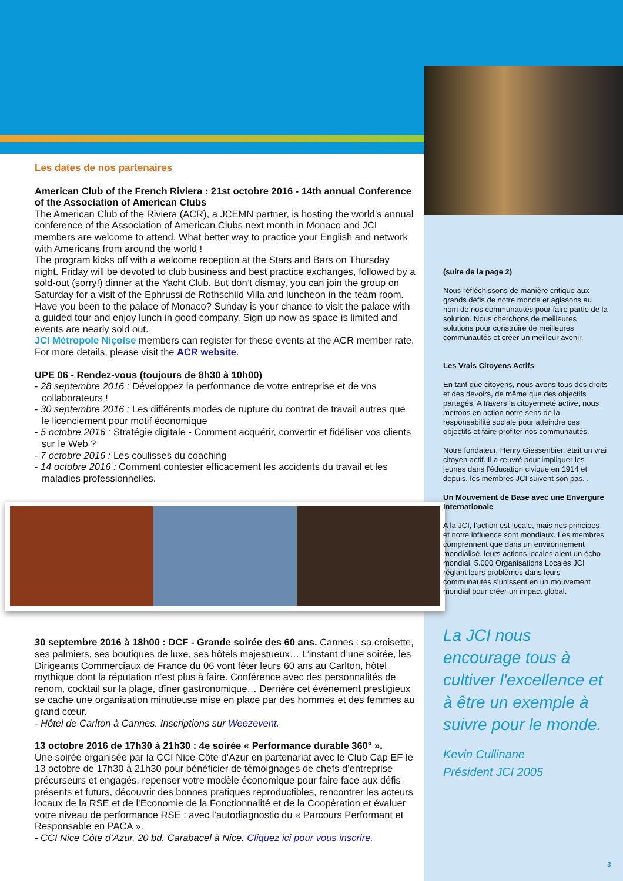Les dates de nos partenaires
American Club of the French Riviera : 21st octobre 2016 - 14th annual Conference of the Association of American Clubs
The American Club of the Riviera (ACR), a JCEMN partner, is hosting the world’s annual conference of the Association of American Clubs next month in Monaco and JCI members are welcome to attend. What better way to practice your English and network with Americans from around the world !
The program kicks off with a welcome reception at the Stars and Bars on Thursday night. Friday will be devoted to club business and best practice exchanges, followed by a sold-out (sorry!) dinner at the Yacht Club. But don’t dismay, you can join the group on Saturday for a visit of the Ephrussi de Rothschild Villa and luncheon in the team room. Have you been to the palace of Monaco? Sunday is your chance to visit the palace with a guided tour and enjoy lunch in good company. Sign up now as space is limited and events are nearly sold out.
JCI Métropole Niçoise members can register for these events at the ACR member rate. For more details, please visit the ACR website.
UPE 06 - Rendez-vous (toujours de 8h30 à 10h00)
- 28 septembre 2016 : Développez la performance de votre entreprise et de vos collaborateurs !
- 30 septembre 2016 : Les différents modes de rupture du contrat de travail autres que le licenciement pour motif économique
- 5 octobre 2016 : Stratégie digitale - Comment acquérir, convertir et fidéliser vos clients sur le Web ?
- 7 octobre 2016 : Les coulisses du coaching
- 14 octobre 2016 : Comment contester efficacement les accidents du travail et les maladies professionnelles.
30 septembre 2016 à 18h00 : DCF - Grande soirée des 60 ans. Cannes : sa croisette, ses palmiers, ses boutiques de luxe, ses hôtels majestueux… L’instant d’une soirée, les Dirigeants Commerciaux de France du 06 vont fêter leurs 60 ans au Carlton, hôtel mythique dont la réputation n’est plus à faire. Conférence avec des personnalités de renom, cocktail sur la plage, dîner gastronomique… Derrière cet événement prestigieux se cache une organisation minutieuse mise en place par des hommes et des femmes au grand cœur.
- Hôtel de Carlton à Cannes. Inscriptions sur Weezevent.
13 octobre 2016 de 17h30 à 21h30 : 4e soirée « Performance durable 360° ».
Une soirée organisée par la CCI Nice Côte d’Azur en partenariat avec le Club Cap EF le 13 octobre de 17h30 à 21h30 pour bénéficier de témoignages de chefs d’entreprise précurseurs et engagés, repenser votre modèle économique pour faire face aux défis présents et futurs, découvrir des bonnes pratiques reproductibles, rencontrer les acteurs locaux de la RSE et de l’Economie de la Fonctionnalité et de la Coopération et évaluer votre niveau de performance RSE : avec l’autodiagnostic du « Parcours Performant et Responsable en PACA ».
- CCI Nice Côte d’Azur, 20 bd. Carabacel à Nice. Cliquez ici pour vous inscrire.
(suite de la page 2)
Nous réfléchissons de manière critique aux grands défis de notre monde et agissons au nom de nos communautés pour faire partie de la solution. Nous cherchons de meilleures solutions pour construire de meilleures communautés et créer un meilleur avenir.
Les Vrais Citoyens Actifs
En tant que citoyens, nous avons tous des droits et des devoirs, de même que des objectifs partagés. A travers la citoyenneté active, nous mettons en action notre sens de la responsabilité sociale pour atteindre ces objectifs et faire profiter nos communautés.
Notre fondateur, Henry Giessenbier, était un vrai citoyen actif. Il a œuvré pour impliquer les jeunes dans l’éducation civique en 1914 et depuis, les membres JCI suivent son pas. .
Un Mouvement de Base avec une Envergure Internationale
A la JCI, l’action est locale, mais nos principes et notre influence sont mondiaux. Les membres comprennent que dans un environnement mondialisé, leurs actions locales aient un écho mondial. 5.000 Organisations Locales JCI réglant leurs problèmes dans leurs communautés s’unissent en un mouvement mondial pour créer un impact global.
La JCI nous encourage tous à cultiver l'excellence et à être un exemple à suivre pour le monde.
Kevin Cullinane
Président JCI 2005
3